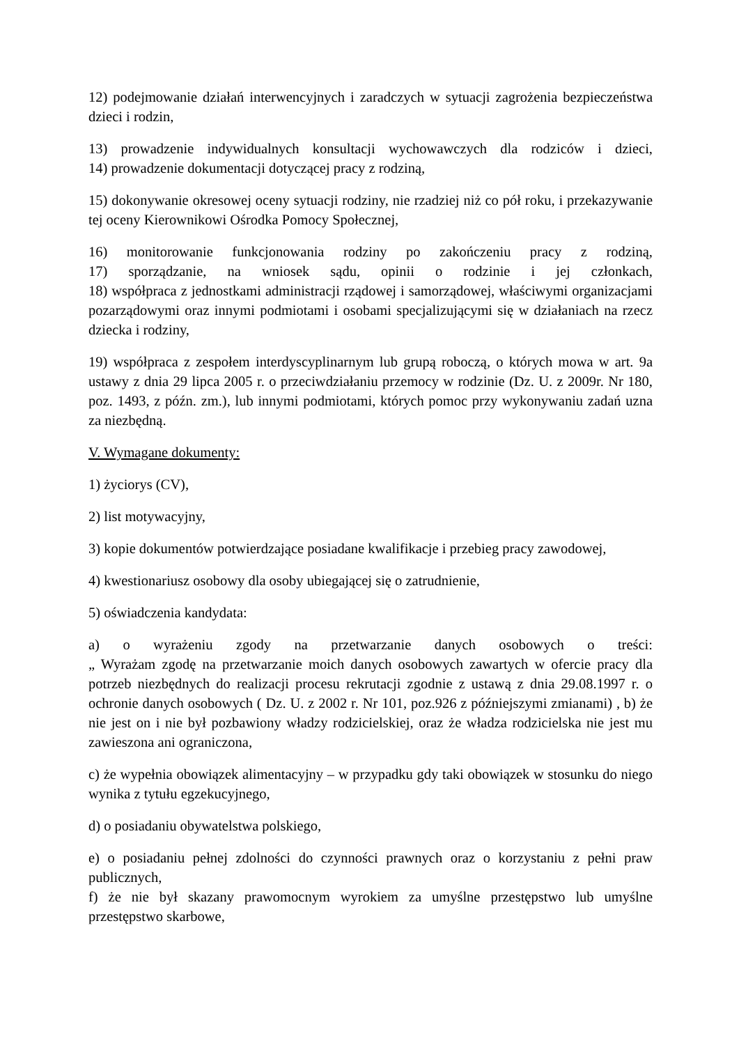12) podejmowanie działań interwencyjnych i zaradczych w sytuacji zagrożenia bezpieczeństwa dzieci i rodzin,
13) prowadzenie indywidualnych konsultacji wychowawczych dla rodziców i dzieci,
14) prowadzenie dokumentacji dotyczącej pracy z rodziną,
15) dokonywanie okresowej oceny sytuacji rodziny, nie rzadziej niż co pół roku, i przekazywanie tej oceny Kierownikowi Ośrodka Pomocy Społecznej,
16) monitorowanie funkcjonowania rodziny po zakończeniu pracy z rodziną,
17) sporządzanie, na wniosek sądu, opinii o rodzinie i jej członkach,
18) współpraca z jednostkami administracji rządowej i samorządowej, właściwymi organizacjami pozarządowymi oraz innymi podmiotami i osobami specjalizującymi się w działaniach na rzecz dziecka i rodziny,
19) współpraca z zespołem interdyscyplinarnym lub grupą roboczą, o których mowa w art. 9a ustawy z dnia 29 lipca 2005 r. o przeciwdziałaniu przemocy w rodzinie (Dz. U. z 2009r. Nr 180, poz. 1493, z późn. zm.), lub innymi podmiotami, których pomoc przy wykonywaniu zadań uzna za niezbędną.
V. Wymagane dokumenty:
1) życiorys (CV),
2) list motywacyjny,
3) kopie dokumentów potwierdzające posiadane kwalifikacje i przebieg pracy zawodowej,
4) kwestionariusz osobowy dla osoby ubiegającej się o zatrudnienie,
5) oświadczenia kandydata:
a) o wyrażeniu zgody na przetwarzanie danych osobowych o treści:
„ Wyrażam zgodę na przetwarzanie moich danych osobowych zawartych w ofercie pracy dla potrzeb niezbędnych do realizacji procesu rekrutacji zgodnie z ustawą z dnia 29.08.1997 r. o ochronie danych osobowych ( Dz. U. z 2002 r. Nr 101, poz.926 z późniejszymi zmianami) , b) że nie jest on i nie był pozbawiony władzy rodzicielskiej, oraz że władza rodzicielska nie jest mu zawieszona ani ograniczona,
c) że wypełnia obowiązek alimentacyjny – w przypadku gdy taki obowiązek w stosunku do niego wynika z tytułu egzekucyjnego,
d) o posiadaniu obywatelstwa polskiego,
e) o posiadaniu pełnej zdolności do czynności prawnych oraz o korzystaniu z pełni praw publicznych,
f) że nie był skazany prawomocnym wyrokiem za umyślne przestępstwo lub umyślne przestępstwo skarbowe,